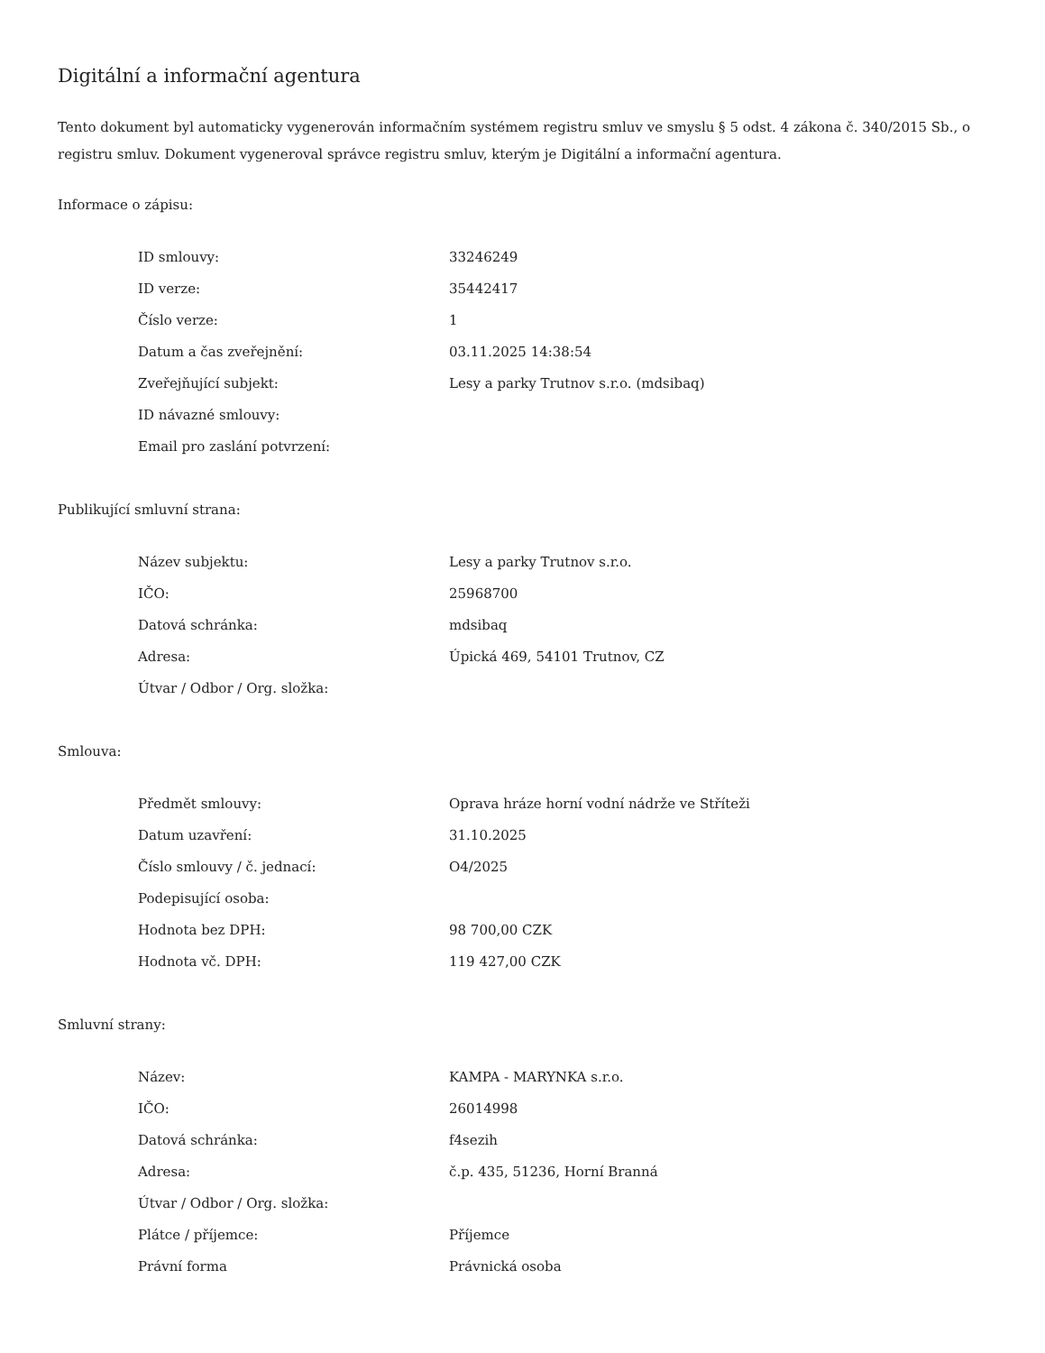Digitální a informační agentura
Tento dokument byl automaticky vygenerován informačním systémem registru smluv ve smyslu § 5 odst. 4 zákona č. 340/2015 Sb., o registru smluv. Dokument vygeneroval správce registru smluv, kterým je Digitální a informační agentura.
Informace o zápisu:
| ID smlouvy: | 33246249 |
| ID verze: | 35442417 |
| Číslo verze: | 1 |
| Datum a čas zveřejnění: | 03.11.2025 14:38:54 |
| Zveřejňující subjekt: | Lesy a parky Trutnov s.r.o. (mdsibaq) |
| ID návazné smlouvy: | |
| Email pro zaslání potvrzení: | |
Publikující smluvní strana:
| Název subjektu: | Lesy a parky Trutnov s.r.o. |
| IČO: | 25968700 |
| Datová schránka: | mdsibaq |
| Adresa: | Úpická 469, 54101 Trutnov, CZ |
| Útvar / Odbor / Org. složka: | |
Smlouva:
| Předmět smlouvy: | Oprava hráze horní vodní nádrže ve Stříteži |
| Datum uzavření: | 31.10.2025 |
| Číslo smlouvy / č. jednací: | O4/2025 |
| Podepisující osoba: | |
| Hodnota bez DPH: | 98 700,00 CZK |
| Hodnota vč. DPH: | 119 427,00 CZK |
Smluvní strany:
| Název: | KAMPA - MARYNKA s.r.o. |
| IČO: | 26014998 |
| Datová schránka: | f4sezih |
| Adresa: | č.p. 435, 51236, Horní Branná |
| Útvar / Odbor / Org. složka: | |
| Plátce / příjemce: | Příjemce |
| Právní forma | Právnická osoba |